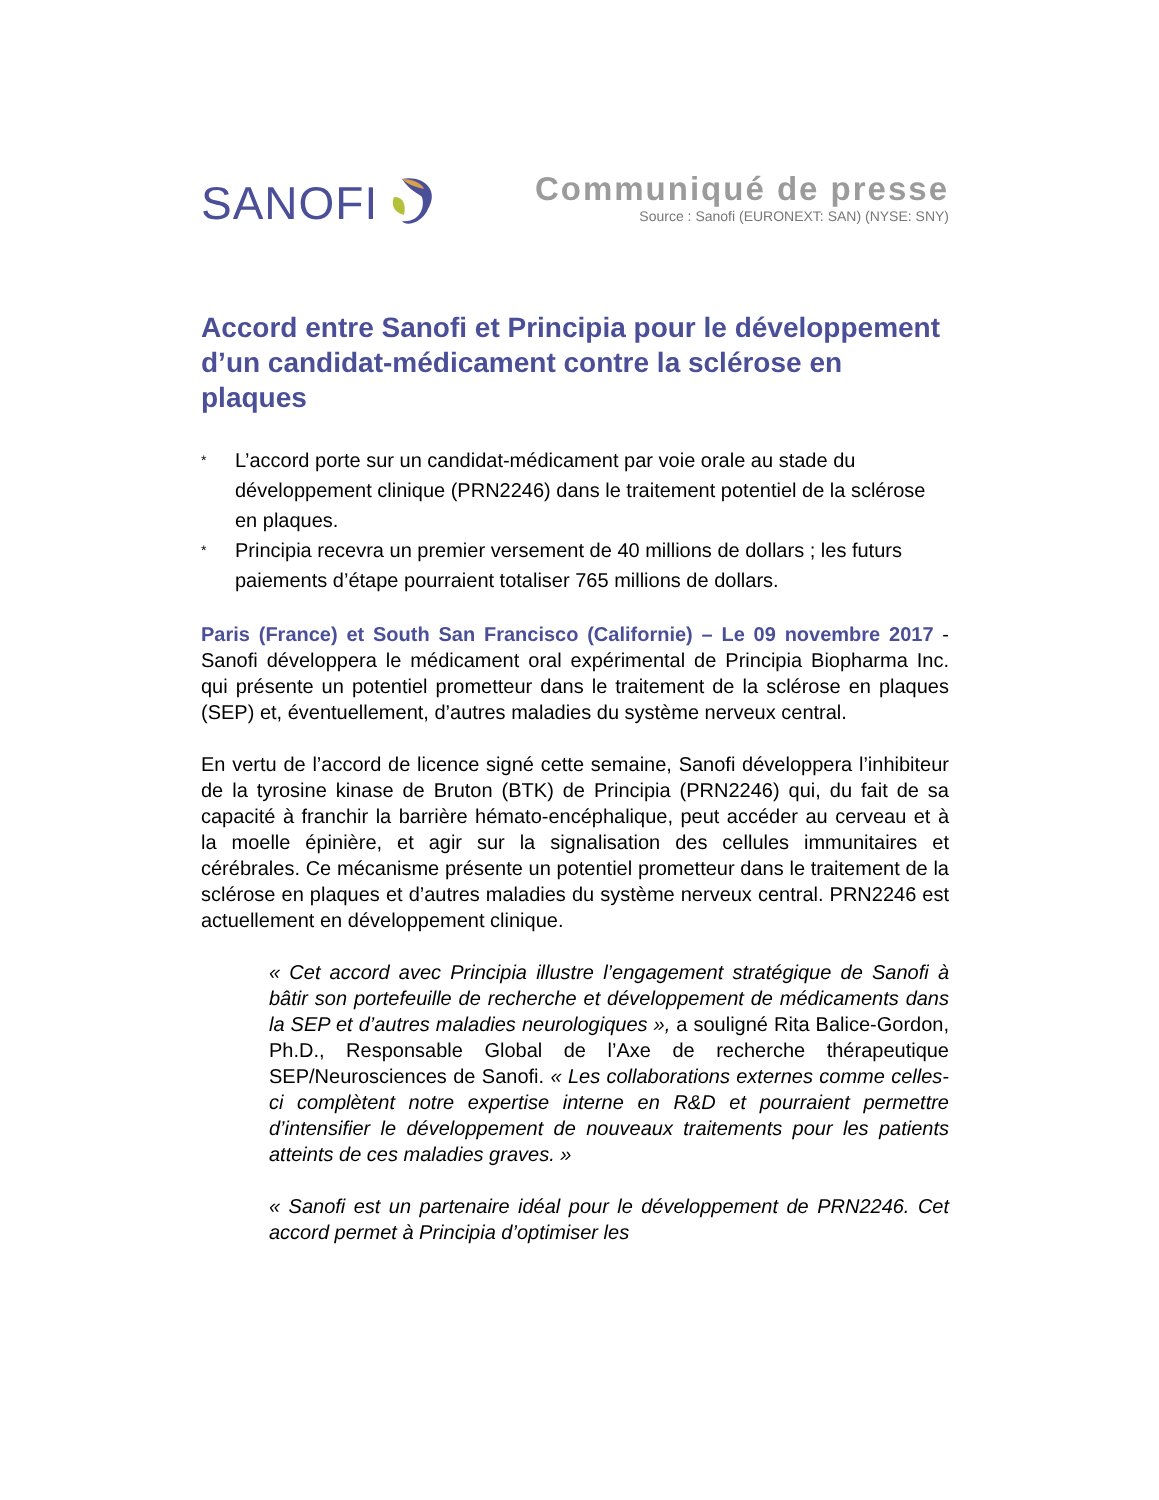SANOFI
Communiqué de presse
Source : Sanofi (EURONEXT: SAN) (NYSE: SNY)
Accord entre Sanofi et Principia pour le développement d’un candidat-médicament contre la sclérose en plaques
* L’accord porte sur un candidat-médicament par voie orale au stade du développement clinique (PRN2246) dans le traitement potentiel de la sclérose en plaques.
* Principia recevra un premier versement de 40 millions de dollars ; les futurs paiements d’étape pourraient totaliser 765 millions de dollars.
Paris (France) et South San Francisco (Californie) – Le 09 novembre 2017 - Sanofi développera le médicament oral expérimental de Principia Biopharma Inc. qui présente un potentiel prometteur dans le traitement de la sclérose en plaques (SEP) et, éventuellement, d’autres maladies du système nerveux central.
En vertu de l’accord de licence signé cette semaine, Sanofi développera l’inhibiteur de la tyrosine kinase de Bruton (BTK) de Principia (PRN2246) qui, du fait de sa capacité à franchir la barrière hémato-encéphalique, peut accéder au cerveau et à la moelle épinière, et agir sur la signalisation des cellules immunitaires et cérébrales. Ce mécanisme présente un potentiel prometteur dans le traitement de la sclérose en plaques et d’autres maladies du système nerveux central. PRN2246 est actuellement en développement clinique.
« Cet accord avec Principia illustre l’engagement stratégique de Sanofi à bâtir son portefeuille de recherche et développement de médicaments dans la SEP et d’autres maladies neurologiques », a souligné Rita Balice-Gordon, Ph.D., Responsable Global de l’Axe de recherche thérapeutique SEP/Neurosciences de Sanofi. « Les collaborations externes comme celles-ci complètent notre expertise interne en R&D et pourraient permettre d’intensifier le développement de nouveaux traitements pour les patients atteints de ces maladies graves. »
« Sanofi est un partenaire idéal pour le développement de PRN2246. Cet accord permet à Principia d’optimiser les